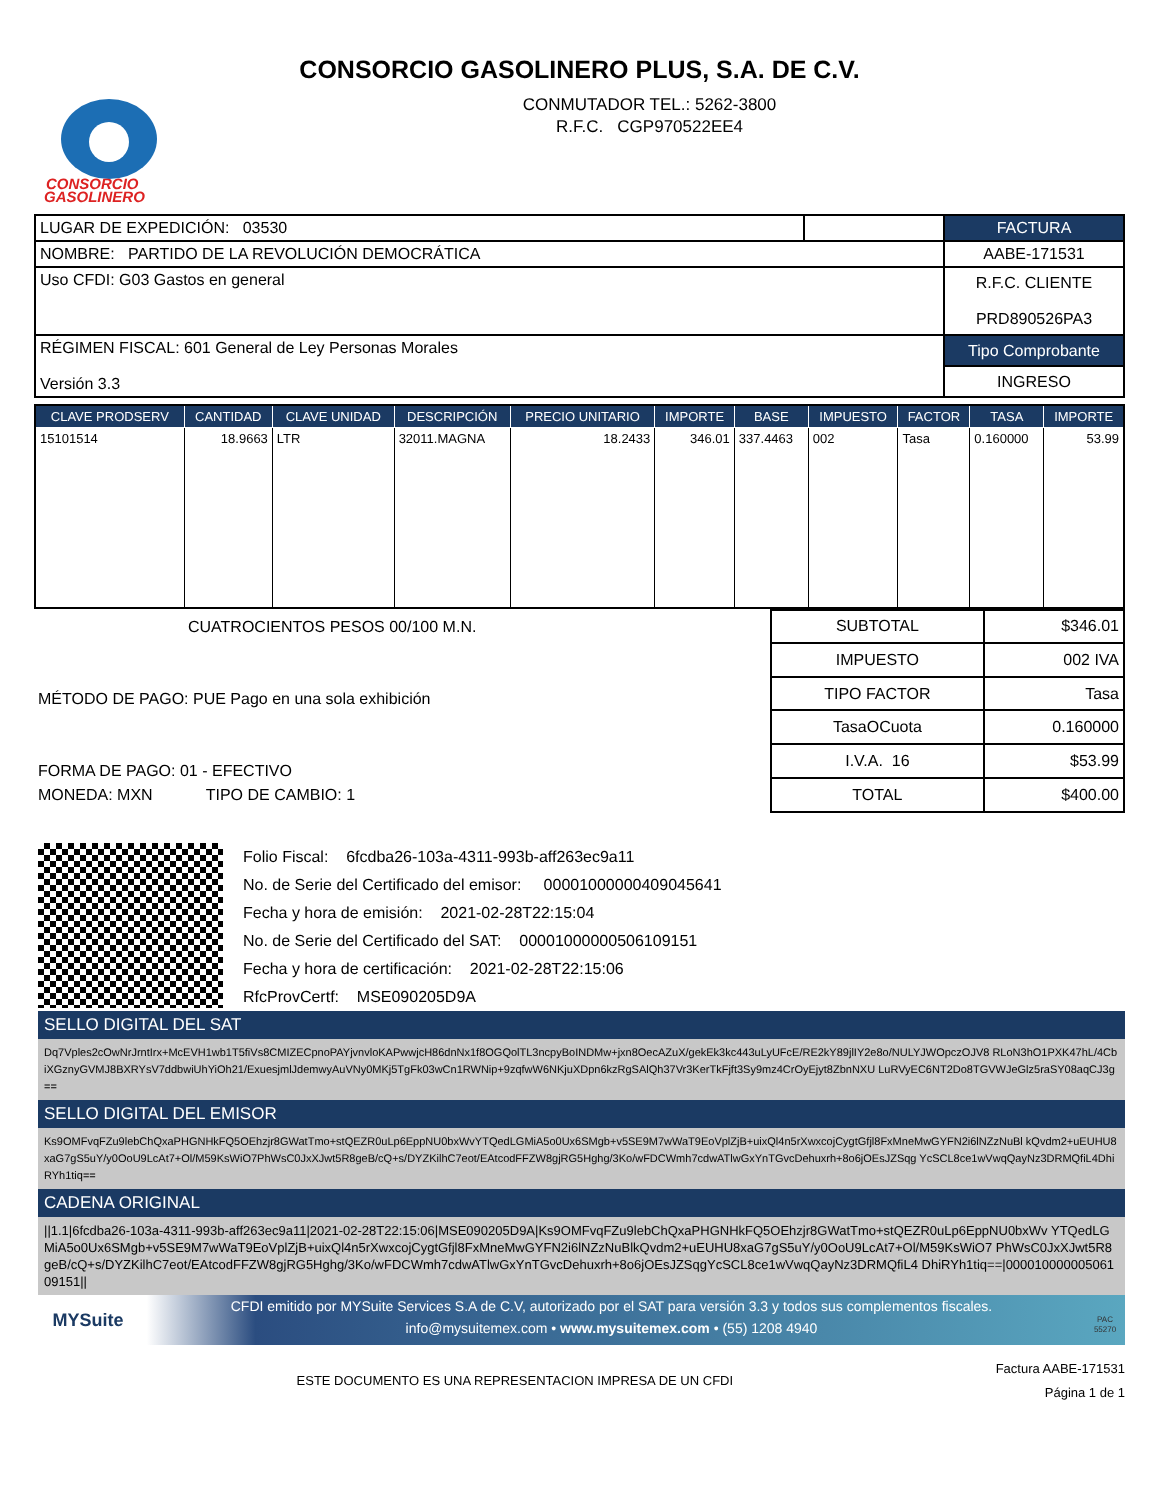CONSORCIO GASOLINERO PLUS, S.A. DE C.V.
CONSORCIO
GASOLINERO
CONMUTADOR TEL.: 5262-3800
R.F.C. CGP970522EE4
| LUGAR DE EXPEDICIÓN: 03530 | | FACTURA |
| NOMBRE: PARTIDO DE LA REVOLUCIÓN DEMOCRÁTICA | | AABE-171531 |
| Uso CFDI: G03 Gastos en general | | R.F.C. CLIENTE PRD890526PA3 |
| RÉGIMEN FISCAL: 601 General de Ley Personas Morales Versión 3.3 | | Tipo Comprobante |
| | | INGRESO |
| CLAVE PRODSERV | CANTIDAD | CLAVE UNIDAD | DESCRIPCIÓN | PRECIO UNITARIO | IMPORTE | BASE | IMPUESTO | FACTOR | TASA | IMPORTE |
| --- | --- | --- | --- | --- | --- | --- | --- | --- | --- | --- |
| 15101514 | 18.9663 | LTR | 32011.MAGNA | 18.2433 | 346.01 | 337.4463 | 002 | Tasa | 0.160000 | 53.99 |
CUATROCIENTOS PESOS 00/100 M.N.
MÉTODO DE PAGO: PUE Pago en una sola exhibición
FORMA DE PAGO: 01 - EFECTIVO
MONEDA: MXN TIPO DE CAMBIO: 1
| SUBTOTAL | $346.01 |
| IMPUESTO | 002 IVA |
| TIPO FACTOR | Tasa |
| TasaOCuota | 0.160000 |
| I.V.A. 16 | $53.99 |
| TOTAL | $400.00 |
Folio Fiscal: 6fcdba26-103a-4311-993b-aff263ec9a11
No. de Serie del Certificado del emisor: 00001000000409045641
Fecha y hora de emisión: 2021-02-28T22:15:04
No. de Serie del Certificado del SAT: 00001000000506109151
Fecha y hora de certificación: 2021-02-28T22:15:06
RfcProvCertf: MSE090205D9A
SELLO DIGITAL DEL SAT
Dq7Vples2cOwNrJrntIrx+McEVH1wb1T5fiVs8CMIZECpnoPAYjvnvloKAPwwjcH86dnNx1f8OGQolTL3ncpyBoINDMw+jxn8OecAZuX/gekEk3kc443uLyUFcE/RE2kY89jlIY2e8o/NULYJWOpczOJV8 RLoN3hO1PXK47hL/4CbiXGznyGVMJ8BXRYsV7ddbwiUhYiOh21/ExuesjmlJdemwyAuVNy0MKj5TgFk03wCn1RWNip+9zqfwW6NKjuXDpn6kzRgSAlQh37Vr3KerTkFjft3Sy9mz4CrOyEjyt8ZbnNXU LuRVyEC6NT2Do8TGVWJeGlz5raSY08aqCJ3g==
SELLO DIGITAL DEL EMISOR
Ks9OMFvqFZu9lebChQxaPHGNHkFQ5OEhzjr8GWatTmo+stQEZR0uLp6EppNU0bxWvYTQedLGMiA5o0Ux6SMgb+v5SE9M7wWaT9EoVplZjB+uixQl4n5rXwxcojCygtGfjl8FxMneMwGYFN2i6lNZzNuBl kQvdm2+uEUHU8xaG7gS5uY/y0OoU9LcAt7+Ol/M59KsWiO7PhWsC0JxXJwt5R8geB/cQ+s/DYZKilhC7eot/EAtcodFFZW8gjRG5Hghg/3Ko/wFDCWmh7cdwATlwGxYnTGvcDehuxrh+8o6jOEsJZSqg YcSCL8ce1wVwqQayNz3DRMQfiL4DhiRYh1tiq==
CADENA ORIGINAL
||1.1|6fcdba26-103a-4311-993b-aff263ec9a11|2021-02-28T22:15:06|MSE090205D9A|Ks9OMFvqFZu9lebChQxaPHGNHkFQ5OEhzjr8GWatTmo+stQEZR0uLp6EppNU0bxWv YTQedLGMiA5o0Ux6SMgb+v5SE9M7wWaT9EoVplZjB+uixQl4n5rXwxcojCygtGfjl8FxMneMwGYFN2i6lNZzNuBlkQvdm2+uEUHU8xaG7gS5uY/y0OoU9LcAt7+Ol/M59KsWiO7 PhWsC0JxXJwt5R8geB/cQ+s/DYZKilhC7eot/EAtcodFFZW8gjRG5Hghg/3Ko/wFDCWmh7cdwATlwGxYnTGvcDehuxrh+8o6jOEsJZSqgYcSCL8ce1wVwqQayNz3DRMQfiL4 DhiRYh1tiq==|00001000000506109151||
MYSuite
CFDI emitido por MYSuite Services S.A de C.V, autorizado por el SAT para versión 3.3 y todos sus complementos fiscales.
info@mysuitemex.com • www.mysuitemex.com • (55) 1208 4940
PAC 55270
ESTE DOCUMENTO ES UNA REPRESENTACION IMPRESA DE UN CFDI
Factura AABE-171531
Página 1 de 1